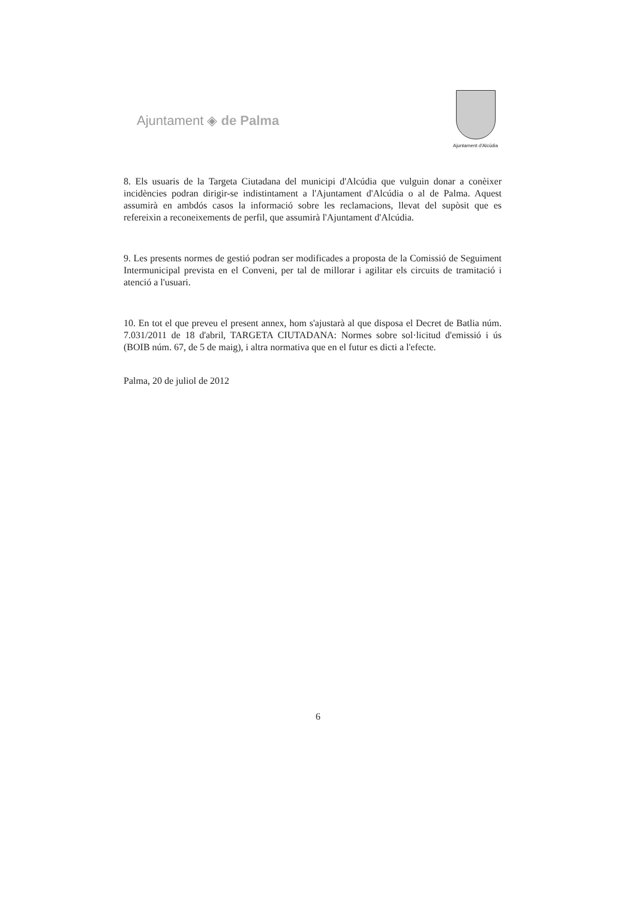Ajuntament ◈ de Palma
Ajuntament d'Alcúdia
8. Els usuaris de la Targeta Ciutadana del municipi d'Alcúdia que vulguin donar a conèixer incidències podran dirigir-se indistintament a l'Ajuntament d'Alcúdia o al de Palma. Aquest assumirà en ambdós casos la informació sobre les reclamacions, llevat del supòsit que es refereixin a reconeixements de perfil, que assumirà l'Ajuntament d'Alcúdia.
9. Les presents normes de gestió podran ser modificades a proposta de la Comissió de Seguiment Intermunicipal prevista en el Conveni, per tal de millorar i agilitar els circuits de tramitació i atenció a l'usuari.
10. En tot el que preveu el present annex, hom s'ajustarà al que disposa el Decret de Batlia núm. 7.031/2011 de 18 d'abril, TARGETA CIUTADANA: Normes sobre sol·licitud d'emissió i ús (BOIB núm. 67, de 5 de maig), i altra normativa que en el futur es dicti a l'efecte.
Palma, 20 de juliol de 2012
6